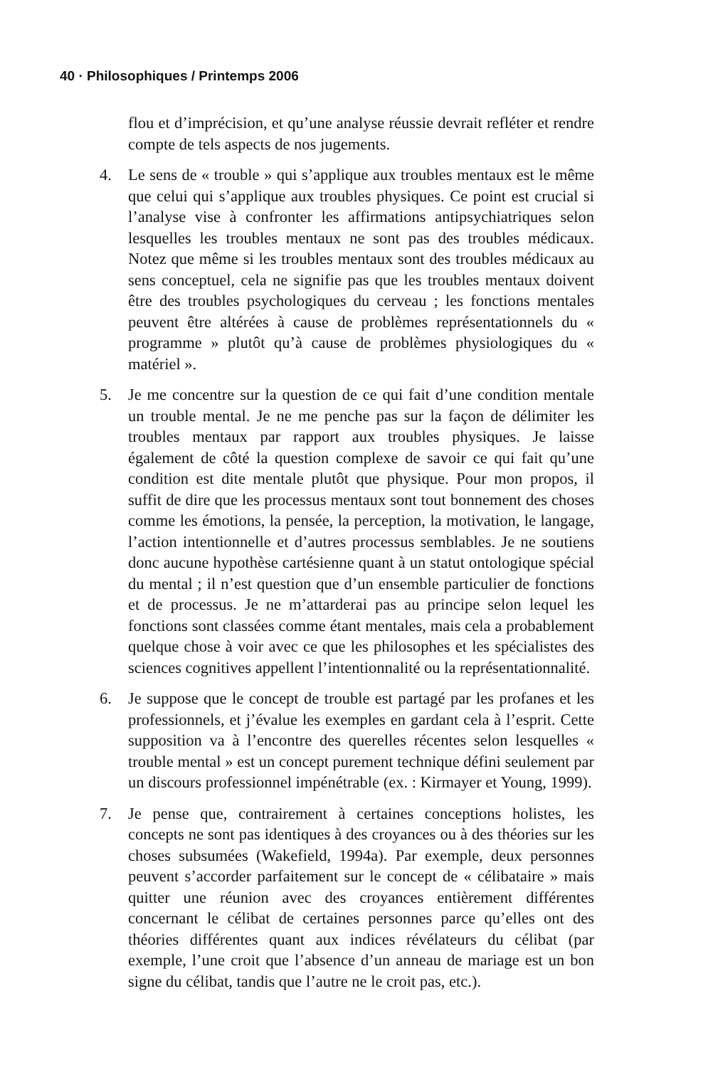40 · Philosophiques / Printemps 2006
flou et d’imprécision, et qu’une analyse réussie devrait refléter et rendre compte de tels aspects de nos jugements.
4. Le sens de « trouble » qui s’applique aux troubles mentaux est le même que celui qui s’applique aux troubles physiques. Ce point est crucial si l’analyse vise à confronter les affirmations antipsychiatriques selon lesquelles les troubles mentaux ne sont pas des troubles médicaux. Notez que même si les troubles mentaux sont des troubles médicaux au sens conceptuel, cela ne signifie pas que les troubles mentaux doivent être des troubles psychologiques du cerveau ; les fonctions mentales peuvent être altérées à cause de problèmes représentationnels du « programme » plutôt qu’à cause de problèmes physiologiques du « matériel ».
5. Je me concentre sur la question de ce qui fait d’une condition mentale un trouble mental. Je ne me penche pas sur la façon de délimiter les troubles mentaux par rapport aux troubles physiques. Je laisse également de côté la question complexe de savoir ce qui fait qu’une condition est dite mentale plutôt que physique. Pour mon propos, il suffit de dire que les processus mentaux sont tout bonnement des choses comme les émotions, la pensée, la perception, la motivation, le langage, l’action intentionnelle et d’autres processus semblables. Je ne soutiens donc aucune hypothèse cartésienne quant à un statut ontologique spécial du mental ; il n’est question que d’un ensemble particulier de fonctions et de processus. Je ne m’attarderai pas au principe selon lequel les fonctions sont classées comme étant mentales, mais cela a probablement quelque chose à voir avec ce que les philosophes et les spécialistes des sciences cognitives appellent l’intentionnalité ou la représentationnalité.
6. Je suppose que le concept de trouble est partagé par les profanes et les professionnels, et j’évalue les exemples en gardant cela à l’esprit. Cette supposition va à l’encontre des querelles récentes selon lesquelles « trouble mental » est un concept purement technique défini seulement par un discours professionnel impénétrable (ex. : Kirmayer et Young, 1999).
7. Je pense que, contrairement à certaines conceptions holistes, les concepts ne sont pas identiques à des croyances ou à des théories sur les choses subsumées (Wakefield, 1994a). Par exemple, deux personnes peuvent s’accorder parfaitement sur le concept de « célibataire » mais quitter une réunion avec des croyances entièrement différentes concernant le célibat de certaines personnes parce qu’elles ont des théories différentes quant aux indices révélateurs du célibat (par exemple, l’une croit que l’absence d’un anneau de mariage est un bon signe du célibat, tandis que l’autre ne le croit pas, etc.).